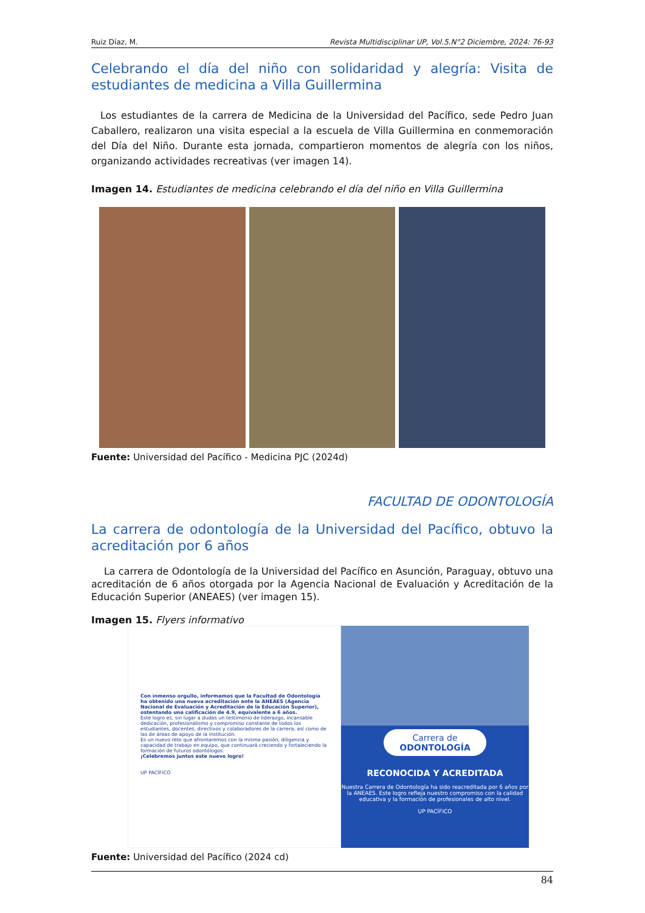Ruiz Díaz, M. Revista Multidisciplinar UP, Vol.5.N°2 Diciembre, 2024: 76-93
Celebrando el día del niño con solidaridad y alegría: Visita de estudiantes de medicina a Villa Guillermina
Los estudiantes de la carrera de Medicina de la Universidad del Pacífico, sede Pedro Juan Caballero, realizaron una visita especial a la escuela de Villa Guillermina en conmemoración del Día del Niño. Durante esta jornada, compartieron momentos de alegría con los niños, organizando actividades recreativas (ver imagen 14).
Imagen 14. Estudiantes de medicina celebrando el día del niño en Villa Guillermina
Fuente: Universidad del Pacífico - Medicina PJC (2024d)
FACULTAD DE ODONTOLOGÍA
La carrera de odontología de la Universidad del Pacífico, obtuvo la acreditación por 6 años
La carrera de Odontología de la Universidad del Pacífico en Asunción, Paraguay, obtuvo una acreditación de 6 años otorgada por la Agencia Nacional de Evaluación y Acreditación de la Educación Superior (ANEAES) (ver imagen 15).
Imagen 15. Flyers informativo
Con inmenso orgullo, informamos que la Facultad de Odontología ha obtenido una nueva acreditación ante la ANEAES (Agencia Nacional de Evaluación y Acreditación de la Educación Superior), ostentando una calificación de 4.9, equivalente a 6 años.
Este logro es, sin lugar a dudas un testimonio de liderazgo, incansable dedicación, profesionalismo y compromiso constante de todos los estudiantes, docentes, directivos y colaboradores de la carrera, así como de las de áreas de apoyo de la institución.
Es un nuevo reto que afrontaremos con la misma pasión, diligencia y capacidad de trabajo en equipo, que continuará creciendo y fortaleciendo la formación de futuros odontólogos.
¡Celebremos juntos este nuevo logro!
UP PACÍFICO
Carrera de
ODONTOLOGÍA
RECONOCIDA Y ACREDITADA
Nuestra Carrera de Odontología ha sido reacreditada por 6 años por la ANEAES. Este logro refleja nuestro compromiso con la calidad educativa y la formación de profesionales de alto nivel.
UP PACÍFICO
Fuente: Universidad del Pacífico (2024 cd)
84